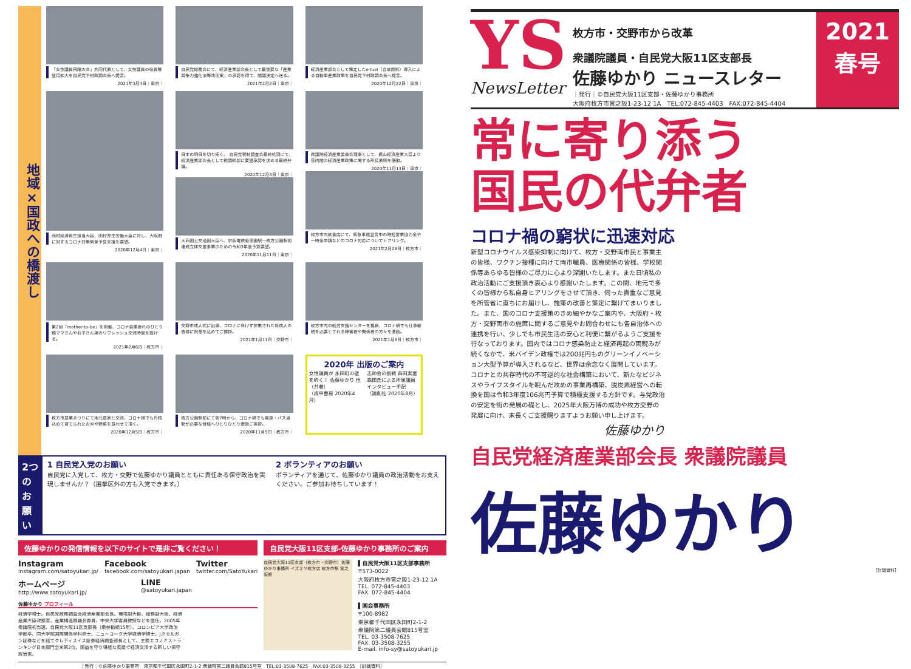地域×国政への橋渡し
「女性議員飛躍の会」共同代表として、女性議員の役員等登用拡大を自民党下村政調会長へ提言。
2021年3月4日｜東京｜
自民党総務会にて、経済産業部会長として最重要な「産業競争力強化法等改正案」の承認を得て、閣議決定へ送る。
2021年2月2日｜東京｜
経済産業部会として策定したe-fuel（合成燃料）導入による自動車産業政策を自民党下村政調会長へ提言。
2020年12月22日｜東京｜
西村経済再生担当大臣、田村厚生労働大臣に対し、大阪府に対するコロナ対策緊急予算支援を要望。
2020年12月4日｜東京｜
日本の明日を切り拓く。 自民党税制調査会最終処理にて、経済産業部会長として税調幹部に要望承認を求める最終弁論。
2020年12月3日｜東京｜
大西国土交通副大臣へ、京阪電鉄香里園駅～枚方公園駅間連続立体交差事業のための令和3年度予算要望。
2020年11月11日｜東京｜
衆議院経済産業委員会理事として、梶山経済産業大臣より菅内閣の経済産業政策に関する所信表明を聴取。
2020年11月13日｜東京｜
枚方市内飲食店にて、緊急事態宣言中の時短営業協力金や一時金申請などのコロナ対応についてヒアリング。
2021年2月28日｜枚方市｜
第2回「mother-to-be」を開催、コロナ自粛疲れのひとり親ママさんやお子さん達のリフレッシュ交流時間を設ける。
2021年2月6日｜枚方市｜
交野市成人式に出席、コロナに負けず参集された新成人の皆様に祝意を込めてご挨拶。
2021年1月11日｜交野市｜
枚方市内の就労支援センターを視察、コロナ禍でも仕事継続を必要とされる障害者や関係者の方々を激励。
2021年1月8日｜枚方市｜
枚方市農業まつりにて地元農家と交流、コロナ禍でも丹精込めて育てられたお米や野菜を買わせて頂く。
2020年12月5日｜枚方市｜
枚方公園駅前にて朝7時から、コロナ禍でも電車・バス通勤が必要な皆様へひとりひとり激励ご挨拶。
2020年11月9日｜枚方市｜
2020年 出版のご案内
女性議員が 永田町の壁を砕く！ 佐藤ゆかり 他（共著）
（成甲書房 2020年4月）
志帥会の挑戦 森田実著 森田氏による所属議員インタビュー手記
（論創社 2020年8月）
2つの
お願い
1 自民党入党のお願い
自民党に入党して、枚方・交野で佐藤ゆかり議員とともに責任ある保守政治を実現しませんか？（選挙区外の方も入党できます。）
2 ボランティアのお願い
ボランティアを通じて、佐藤ゆかり議員の政治活動をお支えください。ご参加お待ちしています！
佐藤ゆかりの発信情報を以下のサイトで是非ご覧ください！
Instagram
instagram.com/satoyukari.jp/
Facebook
facebook.com/satoyukari.japan
Twitter
twitter.com/SatoYukari
ホームページ
http://www.satoyukari.jp/
LINE
@satoyukari.japan
佐藤ゆかり プロフィール
経済学博士。自民党政務調査会経済産業部会長。環境副大臣、総務副大臣、経済産業大臣政務官、産業構造審議会委員、中央大学客員教授などを歴任。2005年衆議院初当選、自民党大阪11区支部長（衆参勧続15年）。コロンビア大学政治学部卒、同大学院国際関係学科修士、ニューヨーク大学経済学博士。J.P.モルガン証券などを経てクレディスイス証券経済調査部長として、主要エコノミストランキング日本部門全米第2位。国益を守り堪能な英語で経済交渉する新しい保守政治家。
自民党大阪11区支部-佐藤ゆかり事務所のご案内
自民党大阪11区支部（枚方市・交野市）佐藤ゆかり事務所 イズミヤ枚方店 枚方市駅 宮之阪駅
▌自民党大阪11区支部事務所
〒573-0022
大阪府枚方市宮之阪1-23-12 1A
TEL. 072-845-4403
FAX. 072-845-4404
▌国会事務所
〒100-8982
東京都千代田区永田町2-1-2
衆議院第二議員会館815号室
TEL. 03-3508-7625
FAX. 03-3508-3255
E-mail. info-sy@satoyukari.jp
｜発行｜©佐藤ゆかり事務所　東京都千代田区永田町2-1-2 衆議院第二議員会館815号室　TEL:03-3508-7625　FAX:03-3508-3255　［討議資料］
YS
NewsLetter
枚方市・交野市から改革
衆議院議員・自民党大阪11区支部長
佐藤ゆかり ニュースレター
｜発行｜©自民党大阪11区支部・佐藤ゆかり事務所
大阪府枚方市宮之阪1-23-12 1A　TEL:072-845-4403　FAX:072-845-4404
2021
春号
常に寄り添う
国民の代弁者
コロナ禍の窮状に迅速対応
新型コロナウイルス感染抑制に向けて、枚方・交野両市民と事業主の皆様、ワクチン接種に向けて両市職員、医療関係の皆様、学校関係等あらゆる皆様のご尽力に心より深謝いたします。また日頃私の政治活動にご支援頂き衷心より感謝いたします。この間、地元で多くの皆様から私自身ヒアリングをさせて頂き、伺った貴重なご意見を所管省に直ちにお届けし、施策の改善と策定に繋げてまいりました。また、国のコロナ支援策のきめ細やかなご案内や、大阪府・枚方・交野両市の施策に関するご意見やお問合わせにも各自治体への連携を行い、少しでも市民生活の安心と利便に繋がるようご支援を行なっております。国内ではコロナ感染防止と経済再起の両睨みが続くなかで、米バイデン政権では200兆円ものグリーンイノベーション大型予算が導入されるなど、世界は余念なく展開しています。コロナとの共存時代の不可逆的な社会構築において、新たなビジネスやライフスタイルを睨んだ攻めの事業再構築、脱炭素経営への転換を国は令和3年度106兆円予算で積極支援する方針です。与党政治の安定を街の発展の礎とし、2025年大阪万博の成功や枚方交野の発展に向け、末長くご支援賜りますようお願い申し上げます。
佐藤ゆかり
自民党経済産業部会長 衆議院議員
佐藤ゆかり
［討議資料］